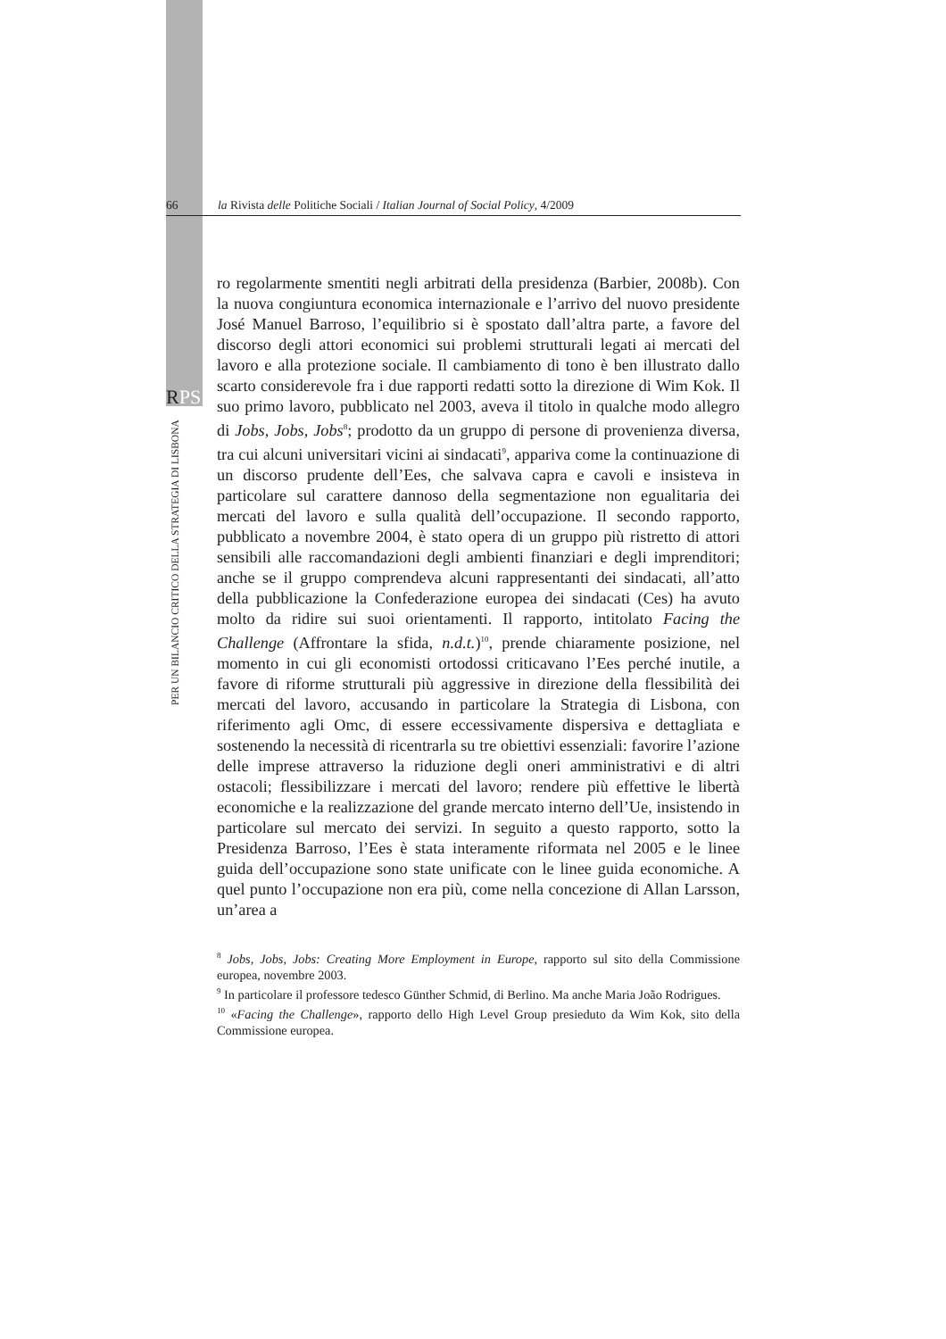66 la Rivista delle Politiche Sociali / Italian Journal of Social Policy, 4/2009
RPS
PER UN BILANCIO CRITICO DELLA STRATEGIA DI LISBONA
ro regolarmente smentiti negli arbitrati della presidenza (Barbier, 2008b). Con la nuova congiuntura economica internazionale e l’arrivo del nuovo presidente José Manuel Barroso, l’equilibrio si è spostato dall’altra parte, a favore del discorso degli attori economici sui problemi strutturali legati ai mercati del lavoro e alla protezione sociale. Il cambiamento di tono è ben illustrato dallo scarto considerevole fra i due rapporti redatti sotto la direzione di Wim Kok. Il suo primo lavoro, pubblicato nel 2003, aveva il titolo in qualche modo allegro di Jobs, Jobs, Jobs<sup>8</sup>; prodotto da un gruppo di persone di provenienza diversa, tra cui alcuni universitari vicini ai sindacati<sup>9</sup>, appariva come la continuazione di un discorso prudente dell’Ees, che salvava capra e cavoli e insisteva in particolare sul carattere dannoso della segmentazione non egualitaria dei mercati del lavoro e sulla qualità dell’occupazione. Il secondo rapporto, pubblicato a novembre 2004, è stato opera di un gruppo più ristretto di attori sensibili alle raccomandazioni degli ambienti finanziari e degli imprenditori; anche se il gruppo comprendeva alcuni rappresentanti dei sindacati, all’atto della pubblicazione la Confederazione europea dei sindacati (Ces) ha avuto molto da ridire sui suoi orientamenti. Il rapporto, intitolato Facing the Challenge (Affrontare la sfida, n.d.t.)<sup>10</sup>, prende chiaramente posizione, nel momento in cui gli economisti ortodossi criticavano l’Ees perché inutile, a favore di riforme strutturali più aggressive in direzione della flessibilità dei mercati del lavoro, accusando in particolare la Strategia di Lisbona, con riferimento agli Omc, di essere eccessivamente dispersiva e dettagliata e sostenendo la necessità di ricentrarla su tre obiettivi essenziali: favorire l’azione delle imprese attraverso la riduzione degli oneri amministrativi e di altri ostacoli; flessibilizzare i mercati del lavoro; rendere più effettive le libertà economiche e la realizzazione del grande mercato interno dell’Ue, insistendo in particolare sul mercato dei servizi. In seguito a questo rapporto, sotto la Presidenza Barroso, l’Ees è stata interamente riformata nel 2005 e le linee guida dell’occupazione sono state unificate con le linee guida economiche. A quel punto l’occupazione non era più, come nella concezione di Allan Larsson, un’area a
<sup>8</sup> Jobs, Jobs, Jobs: Creating More Employment in Europe, rapporto sul sito della Commissione europea, novembre 2003.
<sup>9</sup> In particolare il professore tedesco Günther Schmid, di Berlino. Ma anche Maria João Rodrigues.
<sup>10</sup> «Facing the Challenge», rapporto dello High Level Group presieduto da Wim Kok, sito della Commissione europea.